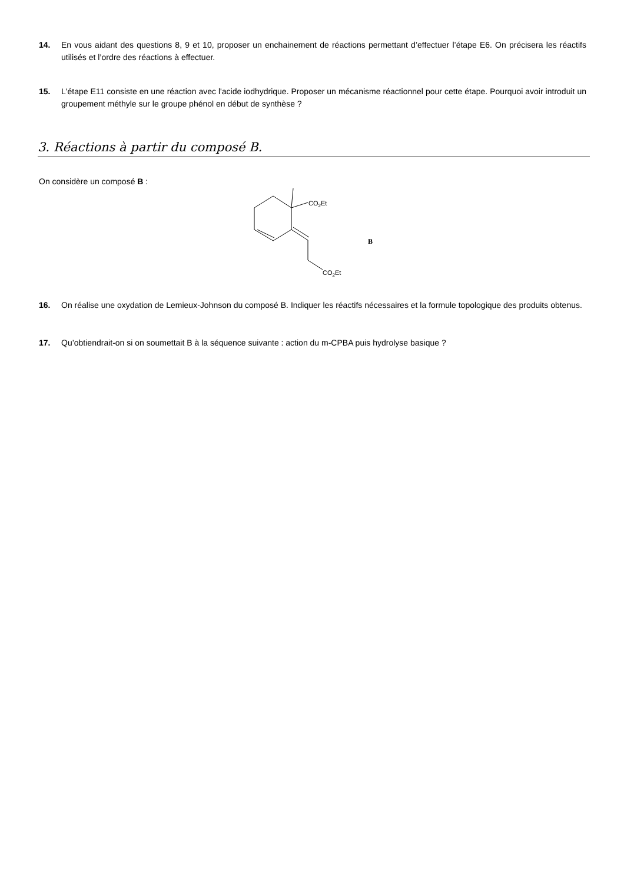14. En vous aidant des questions 8, 9 et 10, proposer un enchainement de réactions permettant d’effectuer l’étape E6. On précisera les réactifs utilisés et l’ordre des réactions à effectuer.
15. L'étape E11 consiste en une réaction avec l'acide iodhydrique. Proposer un mécanisme réactionnel pour cette étape. Pourquoi avoir introduit un groupement méthyle sur le groupe phénol en début de synthèse ?
3. Réactions à partir du composé B.
On considère un composé B :
CO2Et
CO2Et
B
16. On réalise une oxydation de Lemieux-Johnson du composé B. Indiquer les réactifs nécessaires et la formule topologique des produits obtenus.
17. Qu’obtiendrait-on si on soumettait B à la séquence suivante : action du m-CPBA puis hydrolyse basique ?